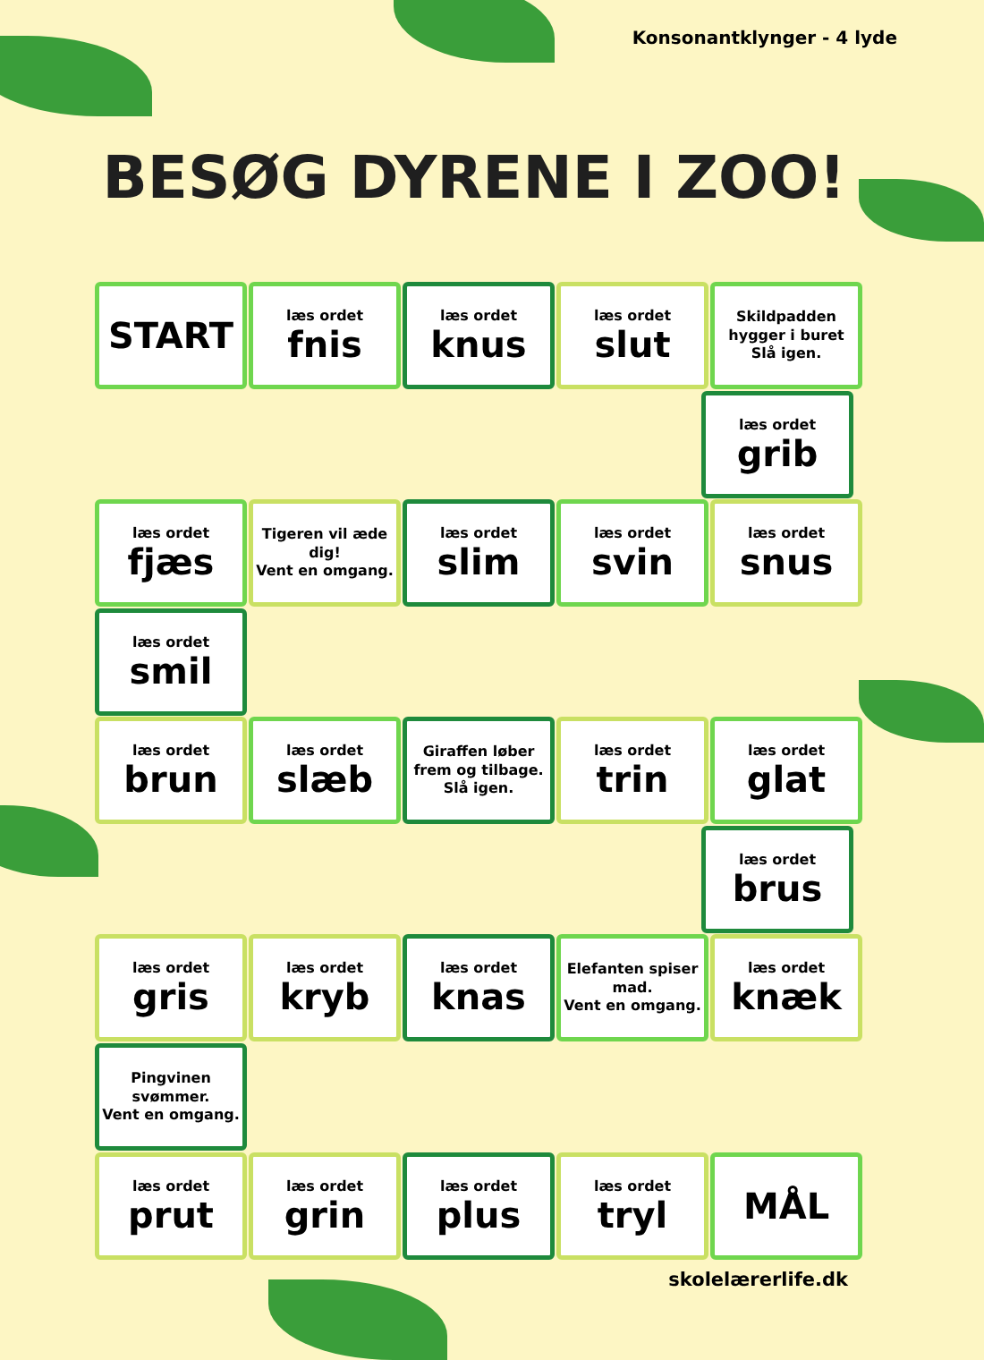Konsonantklynger - 4 lyde
BESØG DYRENE I ZOO!
START
læs ordet
fnis
læs ordet
knus
læs ordet
slut
Skildpadden hygger i buret
Slå igen.
læs ordet
grib
læs ordet
fjæs
Tigeren vil æde dig!
Vent en omgang.
læs ordet
slim
læs ordet
svin
læs ordet
snus
læs ordet
smil
læs ordet
brun
læs ordet
slæb
Giraffen løber frem og tilbage.
Slå igen.
læs ordet
trin
læs ordet
glat
læs ordet
brus
læs ordet
gris
læs ordet
kryb
læs ordet
knas
Elefanten spiser mad.
Vent en omgang.
læs ordet
knæk
Pingvinen svømmer.
Vent en omgang.
læs ordet
prut
læs ordet
grin
læs ordet
plus
læs ordet
tryl
MÅL
skolelærerlife.dk